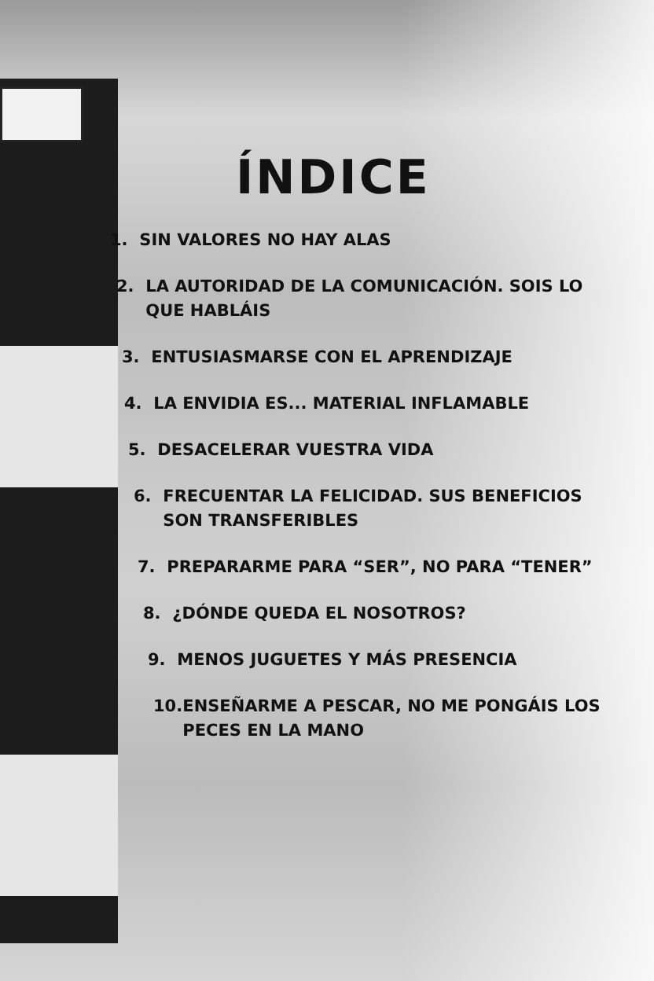ÍNDICE
1. SIN VALORES NO HAY ALAS
2. LA AUTORIDAD DE LA COMUNICACIÓN. SOIS LO QUE HABLÁIS
3. ENTUSIASMARSE CON EL APRENDIZAJE
4. LA ENVIDIA ES... MATERIAL INFLAMABLE
5. DESACELERAR VUESTRA VIDA
6. FRECUENTAR LA FELICIDAD. SUS BENEFICIOS SON TRANSFERIBLES
7. PREPARARME PARA “SER”, NO PARA “TENER”
8. ¿DÓNDE QUEDA EL NOSOTROS?
9. MENOS JUGUETES Y MÁS PRESENCIA
10. ENSEÑARME A PESCAR, NO ME PONGÁIS LOS PECES EN LA MANO